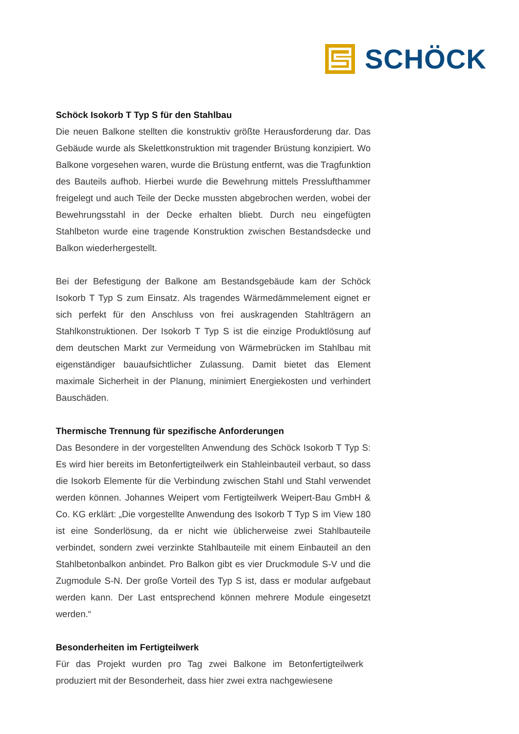SCHÖCK
Schöck Isokorb T Typ S für den Stahlbau
Die neuen Balkone stellten die konstruktiv größte Herausforderung dar. Das Gebäude wurde als Skelettkonstruktion mit tragender Brüstung konzipiert. Wo Balkone vorgesehen waren, wurde die Brüstung entfernt, was die Tragfunktion des Bauteils aufhob. Hierbei wurde die Bewehrung mittels Presslufthammer freigelegt und auch Teile der Decke mussten abgebrochen werden, wobei der Bewehrungsstahl in der Decke erhalten bliebt. Durch neu eingefügten Stahlbeton wurde eine tragende Konstruktion zwischen Bestandsdecke und Balkon wiederhergestellt.
Bei der Befestigung der Balkone am Bestandsgebäude kam der Schöck Isokorb T Typ S zum Einsatz. Als tragendes Wärmedämmelement eignet er sich perfekt für den Anschluss von frei auskragenden Stahlträgern an Stahlkonstruktionen. Der Isokorb T Typ S ist die einzige Produktlösung auf dem deutschen Markt zur Vermeidung von Wärmebrücken im Stahlbau mit eigenständiger bauaufsichtlicher Zulassung. Damit bietet das Element maximale Sicherheit in der Planung, minimiert Energiekosten und verhindert Bauschäden.
Thermische Trennung für spezifische Anforderungen
Das Besondere in der vorgestellten Anwendung des Schöck Isokorb T Typ S: Es wird hier bereits im Betonfertigteilwerk ein Stahleinbauteil verbaut, so dass die Isokorb Elemente für die Verbindung zwischen Stahl und Stahl verwendet werden können. Johannes Weipert vom Fertigteilwerk Weipert-Bau GmbH & Co. KG erklärt: „Die vorgestellte Anwendung des Isokorb T Typ S im View 180 ist eine Sonderlösung, da er nicht wie üblicherweise zwei Stahlbauteile verbindet, sondern zwei verzinkte Stahlbauteile mit einem Einbauteil an den Stahlbetonbalkon anbindet. Pro Balkon gibt es vier Druckmodule S-V und die Zugmodule S-N. Der große Vorteil des Typ S ist, dass er modular aufgebaut werden kann. Der Last entsprechend können mehrere Module eingesetzt werden.“
Besonderheiten im Fertigteilwerk
Für das Projekt wurden pro Tag zwei Balkone im Betonfertigteilwerk produziert mit der Besonderheit, dass hier zwei extra nachgewiesene